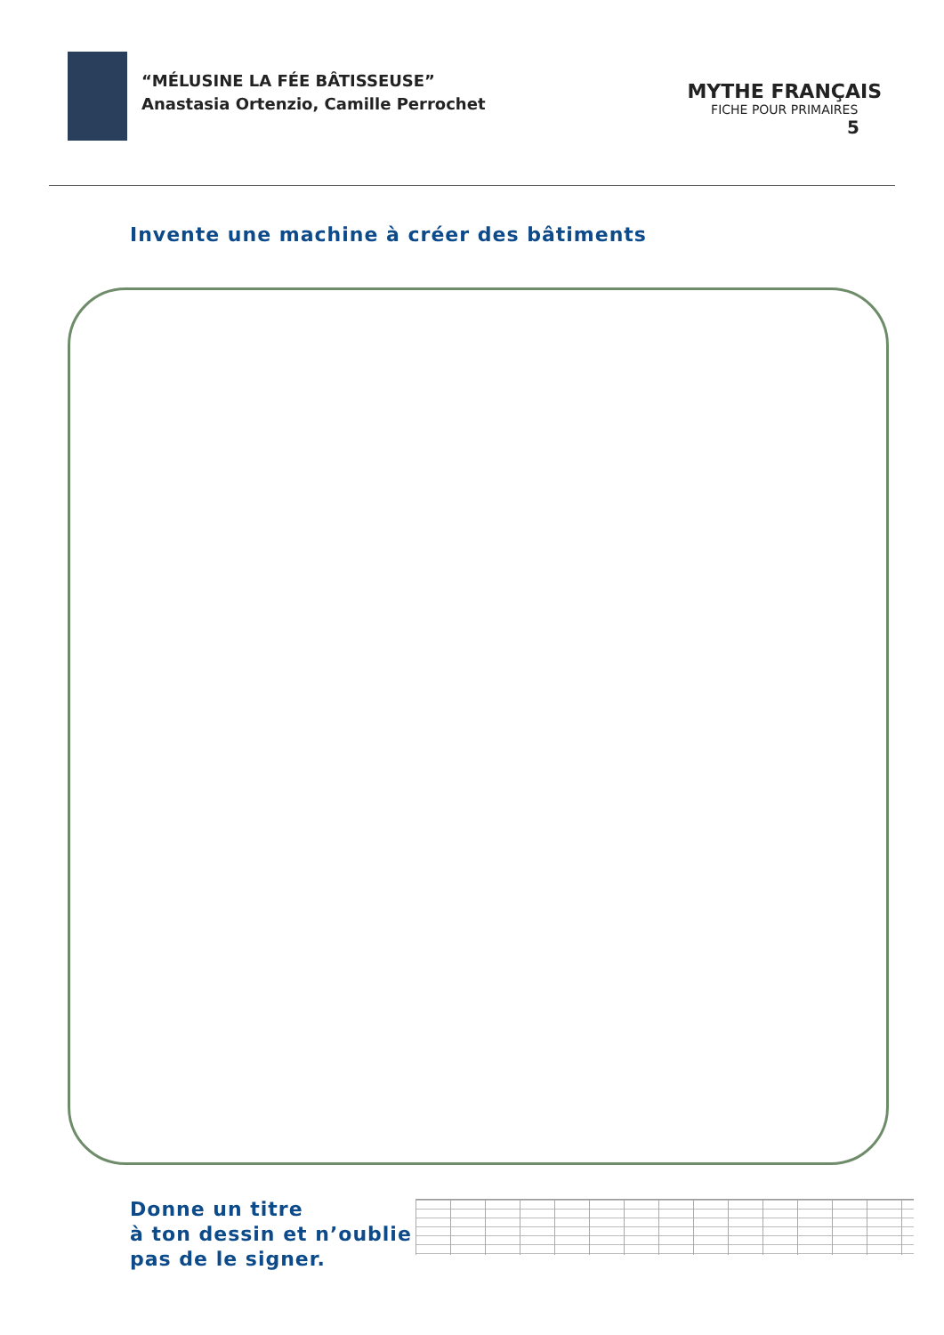“MÉLUSINE LA FÉE BÂTISSEUSE”
Anastasia Ortenzio, Camille Perrochet
MYTHE FRANÇAIS
FICHE POUR PRIMAIRES
5
Invente une machine à créer des bâtiments
Donne un titre
à ton dessin et n’oublie
pas de le signer.